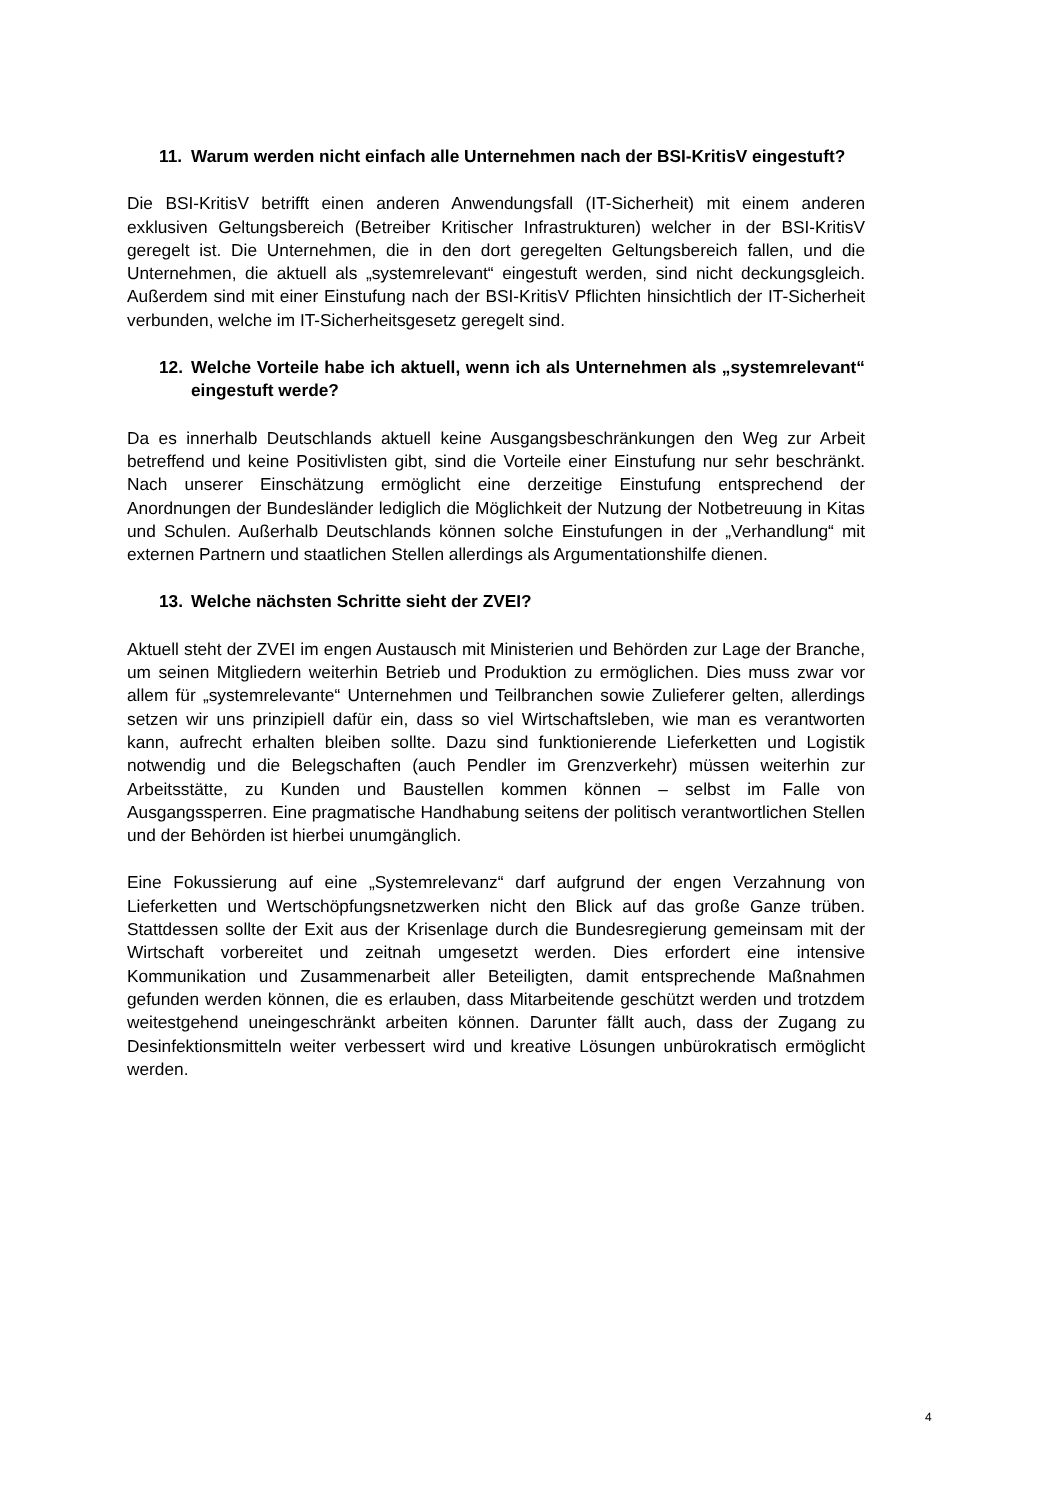11. Warum werden nicht einfach alle Unternehmen nach der BSI-KritisV eingestuft?
Die BSI-KritisV betrifft einen anderen Anwendungsfall (IT-Sicherheit) mit einem anderen exklusiven Geltungsbereich (Betreiber Kritischer Infrastrukturen) welcher in der BSI-KritisV geregelt ist. Die Unternehmen, die in den dort geregelten Geltungsbereich fallen, und die Unternehmen, die aktuell als „systemrelevant“ eingestuft werden, sind nicht deckungsgleich. Außerdem sind mit einer Einstufung nach der BSI-KritisV Pflichten hinsichtlich der IT-Sicherheit verbunden, welche im IT-Sicherheitsgesetz geregelt sind.
12. Welche Vorteile habe ich aktuell, wenn ich als Unternehmen als „systemrelevant“ eingestuft werde?
Da es innerhalb Deutschlands aktuell keine Ausgangsbeschränkungen den Weg zur Arbeit betreffend und keine Positivlisten gibt, sind die Vorteile einer Einstufung nur sehr beschränkt. Nach unserer Einschätzung ermöglicht eine derzeitige Einstufung entsprechend der Anordnungen der Bundesländer lediglich die Möglichkeit der Nutzung der Notbetreuung in Kitas und Schulen. Außerhalb Deutschlands können solche Einstufungen in der „Verhandlung“ mit externen Partnern und staatlichen Stellen allerdings als Argumentationshilfe dienen.
13. Welche nächsten Schritte sieht der ZVEI?
Aktuell steht der ZVEI im engen Austausch mit Ministerien und Behörden zur Lage der Branche, um seinen Mitgliedern weiterhin Betrieb und Produktion zu ermöglichen. Dies muss zwar vor allem für „systemrelevante“ Unternehmen und Teilbranchen sowie Zulieferer gelten, allerdings setzen wir uns prinzipiell dafür ein, dass so viel Wirtschaftsleben, wie man es verantworten kann, aufrecht erhalten bleiben sollte. Dazu sind funktionierende Lieferketten und Logistik notwendig und die Belegschaften (auch Pendler im Grenzverkehr) müssen weiterhin zur Arbeitsstätte, zu Kunden und Baustellen kommen können – selbst im Falle von Ausgangssperren. Eine pragmatische Handhabung seitens der politisch verantwortlichen Stellen und der Behörden ist hierbei unumgänglich.
Eine Fokussierung auf eine „Systemrelevanz“ darf aufgrund der engen Verzahnung von Lieferketten und Wertschöpfungsnetzwerken nicht den Blick auf das große Ganze trüben. Stattdessen sollte der Exit aus der Krisenlage durch die Bundesregierung gemeinsam mit der Wirtschaft vorbereitet und zeitnah umgesetzt werden. Dies erfordert eine intensive Kommunikation und Zusammenarbeit aller Beteiligten, damit entsprechende Maßnahmen gefunden werden können, die es erlauben, dass Mitarbeitende geschützt werden und trotzdem weitestgehend uneingeschränkt arbeiten können. Darunter fällt auch, dass der Zugang zu Desinfektionsmitteln weiter verbessert wird und kreative Lösungen unbürokratisch ermöglicht werden.
4